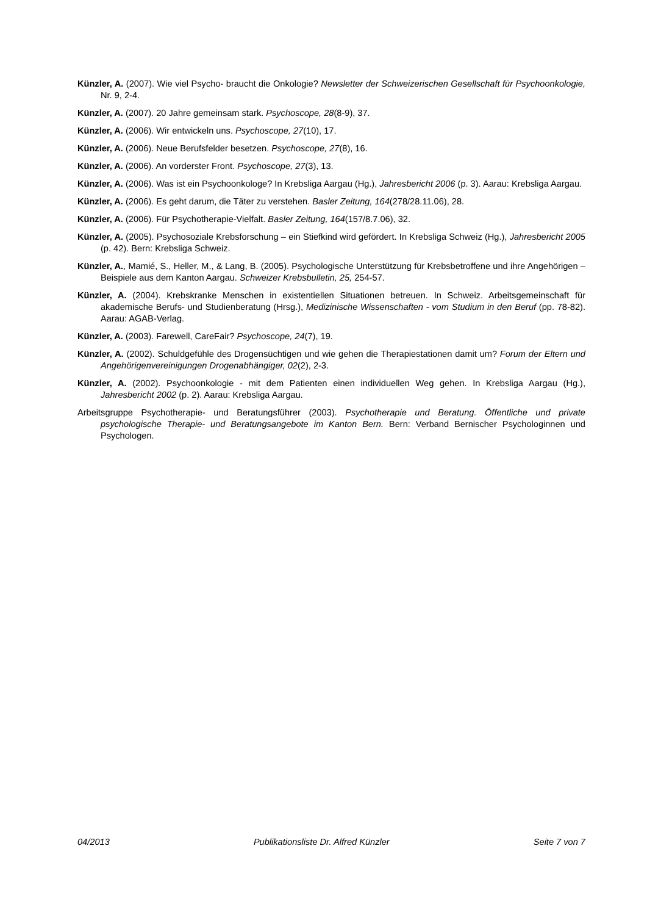Künzler, A. (2007). Wie viel Psycho- braucht die Onkologie? Newsletter der Schweizerischen Gesellschaft für Psychoonkologie, Nr. 9, 2-4.
Künzler, A. (2007). 20 Jahre gemeinsam stark. Psychoscope, 28(8-9), 37.
Künzler, A. (2006). Wir entwickeln uns. Psychoscope, 27(10), 17.
Künzler, A. (2006). Neue Berufsfelder besetzen. Psychoscope, 27(8), 16.
Künzler, A. (2006). An vorderster Front. Psychoscope, 27(3), 13.
Künzler, A. (2006). Was ist ein Psychoonkologe? In Krebsliga Aargau (Hg.), Jahresbericht 2006 (p. 3). Aarau: Krebsliga Aargau.
Künzler, A. (2006). Es geht darum, die Täter zu verstehen. Basler Zeitung, 164(278/28.11.06), 28.
Künzler, A. (2006). Für Psychotherapie-Vielfalt. Basler Zeitung, 164(157/8.7.06), 32.
Künzler, A. (2005). Psychosoziale Krebsforschung – ein Stiefkind wird gefördert. In Krebsliga Schweiz (Hg.), Jahresbericht 2005 (p. 42). Bern: Krebsliga Schweiz.
Künzler, A., Mamié, S., Heller, M., & Lang, B. (2005). Psychologische Unterstützung für Krebsbetroffene und ihre Angehörigen – Beispiele aus dem Kanton Aargau. Schweizer Krebsbulletin, 25, 254-57.
Künzler, A. (2004). Krebskranke Menschen in existentiellen Situationen betreuen. In Schweiz. Arbeitsgemeinschaft für akademische Berufs- und Studienberatung (Hrsg.), Medizinische Wissenschaften - vom Studium in den Beruf (pp. 78-82). Aarau: AGAB-Verlag.
Künzler, A. (2003). Farewell, CareFair? Psychoscope, 24(7), 19.
Künzler, A. (2002). Schuldgefühle des Drogensüchtigen und wie gehen die Therapiestationen damit um? Forum der Eltern und Angehörigenvereinigungen Drogenabhängiger, 02(2), 2-3.
Künzler, A. (2002). Psychoonkologie - mit dem Patienten einen individuellen Weg gehen. In Krebsliga Aargau (Hg.), Jahresbericht 2002 (p. 2). Aarau: Krebsliga Aargau.
Arbeitsgruppe Psychotherapie- und Beratungsführer (2003). Psychotherapie und Beratung. Öffentliche und private psychologische Therapie- und Beratungsangebote im Kanton Bern. Bern: Verband Bernischer Psychologinnen und Psychologen.
04/2013 Publikationsliste Dr. Alfred Künzler Seite 7 von 7